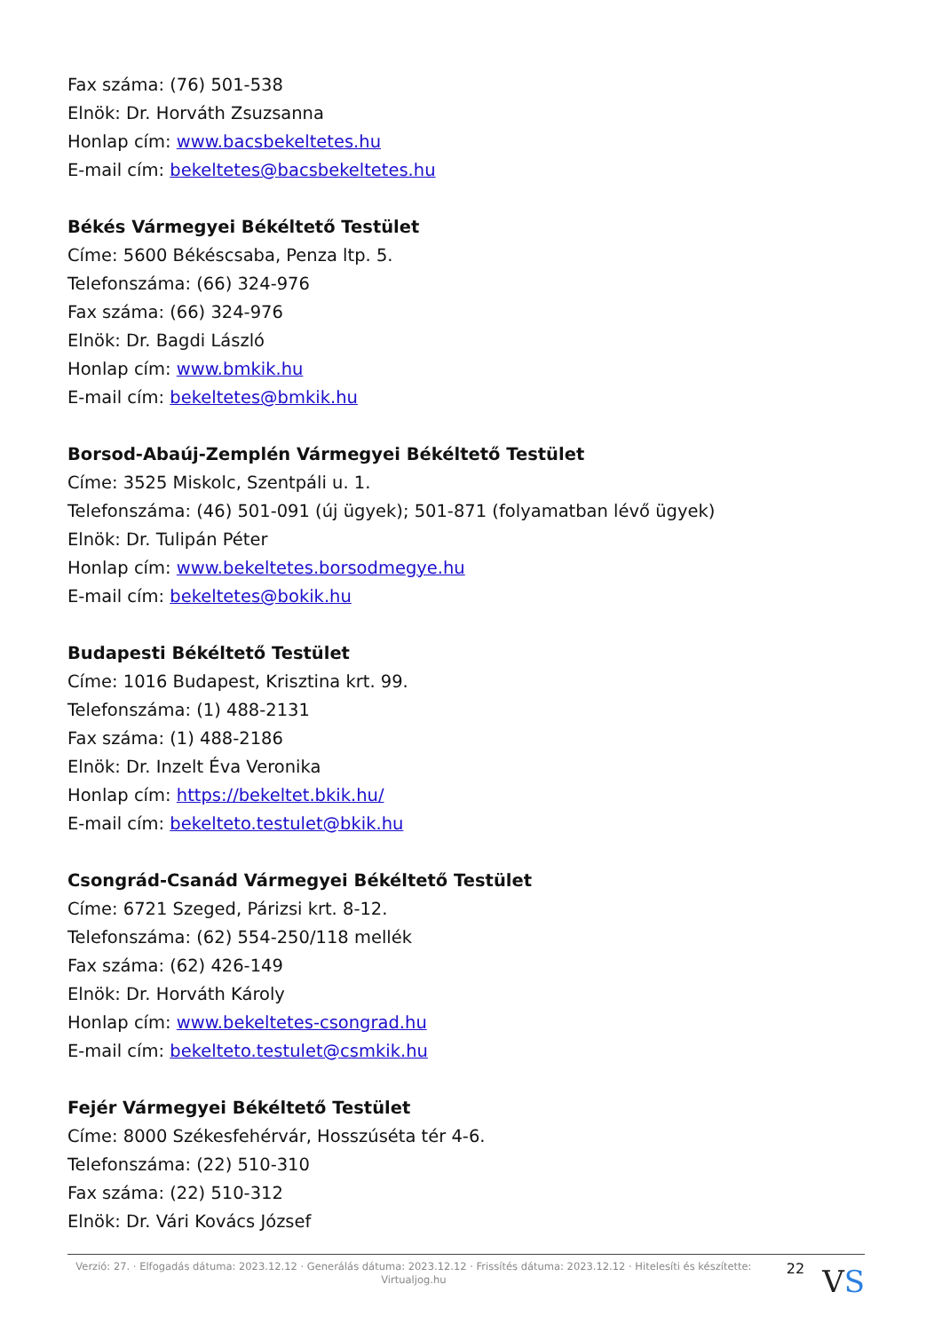Fax száma: (76) 501-538
Elnök: Dr. Horváth Zsuzsanna
Honlap cím: www.bacsbekeltetes.hu
E-mail cím: bekeltetes@bacsbekeltetes.hu
Békés Vármegyei Békéltető Testület
Címe: 5600 Békéscsaba, Penza ltp. 5.
Telefonszáma: (66) 324-976
Fax száma: (66) 324-976
Elnök: Dr. Bagdi László
Honlap cím: www.bmkik.hu
E-mail cím: bekeltetes@bmkik.hu
Borsod-Abaúj-Zemplén Vármegyei Békéltető Testület
Címe: 3525 Miskolc, Szentpáli u. 1.
Telefonszáma: (46) 501-091 (új ügyek); 501-871 (folyamatban lévő ügyek)
Elnök: Dr. Tulipán Péter
Honlap cím: www.bekeltetes.borsodmegye.hu
E-mail cím: bekeltetes@bokik.hu
Budapesti Békéltető Testület
Címe: 1016 Budapest, Krisztina krt. 99.
Telefonszáma: (1) 488-2131
Fax száma: (1) 488-2186
Elnök: Dr. Inzelt Éva Veronika
Honlap cím: https://bekeltet.bkik.hu/
E-mail cím: bekelteto.testulet@bkik.hu
Csongrád-Csanád Vármegyei Békéltető Testület
Címe: 6721 Szeged, Párizsi krt. 8-12.
Telefonszáma: (62) 554-250/118 mellék
Fax száma: (62) 426-149
Elnök: Dr. Horváth Károly
Honlap cím: www.bekeltetes-csongrad.hu
E-mail cím: bekelteto.testulet@csmkik.hu
Fejér Vármegyei Békéltető Testület
Címe: 8000 Székesfehérvár, Hosszúséta tér 4-6.
Telefonszáma: (22) 510-310
Fax száma: (22) 510-312
Elnök: Dr. Vári Kovács József
Verzió: 27. · Elfogadás dátuma: 2023.12.12 · Generálás dátuma: 2023.12.12 · Frissítés dátuma: 2023.12.12 · Hitelesíti és készítette: Virtualjog.hu
22
VS